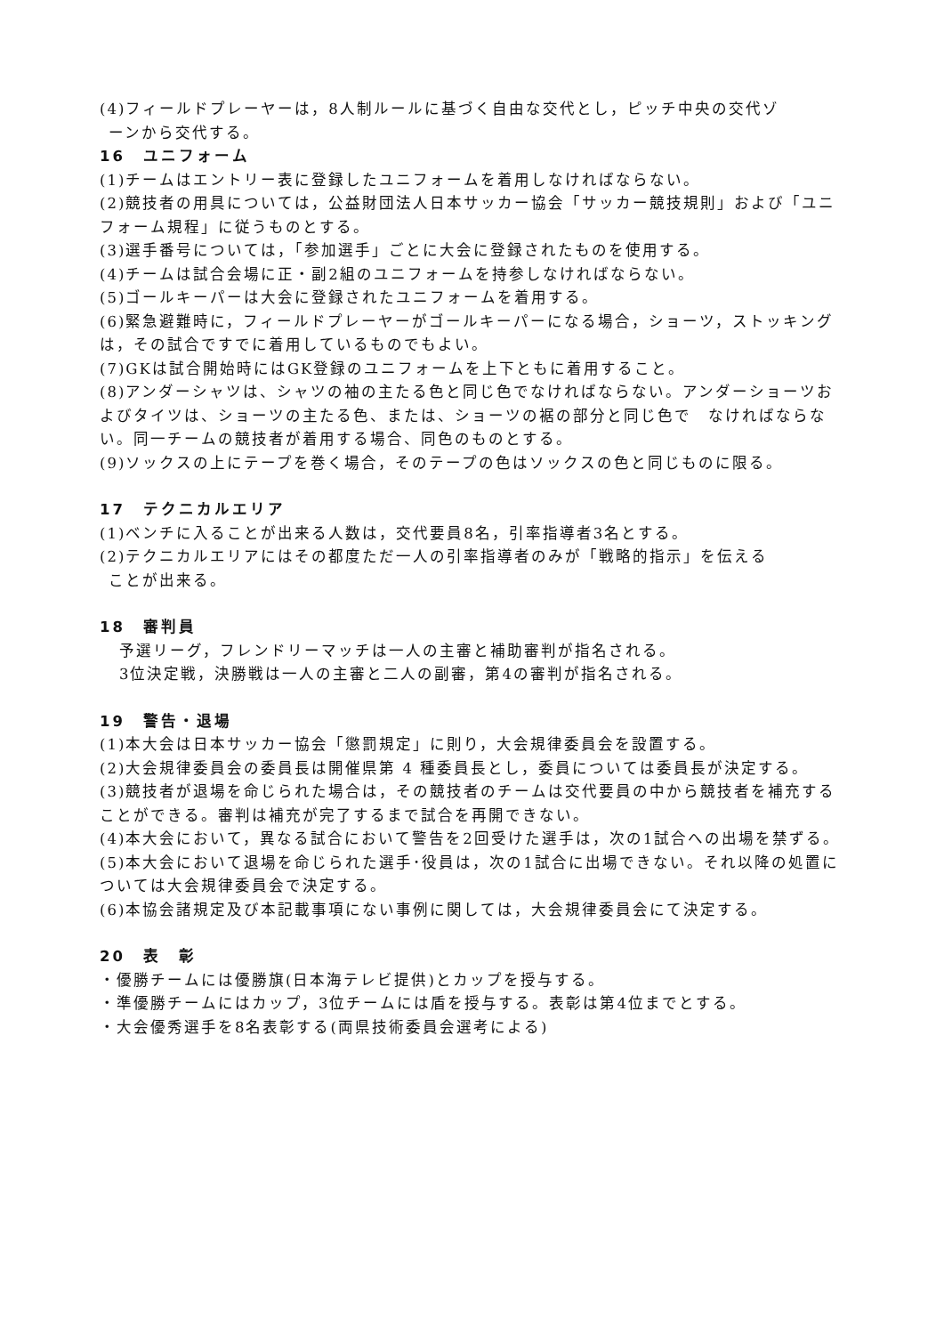(4)フィールドプレーヤーは，8人制ルールに基づく自由な交代とし，ピッチ中央の交代ゾ
ーンから交代する。
16　ユニフォーム
(1)チームはエントリー表に登録したユニフォームを着用しなければならない。
(2)競技者の用具については，公益財団法人日本サッカー協会「サッカー競技規則」および「ユニフォーム規程」に従うものとする。
(3)選手番号については，「参加選手」ごとに大会に登録されたものを使用する。
(4)チームは試合会場に正・副2組のユニフォームを持参しなければならない。
(5)ゴールキーパーは大会に登録されたユニフォームを着用する。
(6)緊急避難時に，フィールドプレーヤーがゴールキーパーになる場合，ショーツ，ストッキングは，その試合ですでに着用しているものでもよい。
(7)GKは試合開始時にはGK登録のユニフォームを上下ともに着用すること。
(8)アンダーシャツは、シャツの袖の主たる色と同じ色でなければならない。アンダーショーツおよびタイツは、ショーツの主たる色、または、ショーツの裾の部分と同じ色で　なければならない。同一チームの競技者が着用する場合、同色のものとする。
(9)ソックスの上にテープを巻く場合，そのテープの色はソックスの色と同じものに限る。
17　テクニカルエリア
(1)ベンチに入ることが出来る人数は，交代要員8名，引率指導者3名とする。
(2)テクニカルエリアにはその都度ただ一人の引率指導者のみが「戦略的指示」を伝える
ことが出来る。
18　審判員
予選リーグ，フレンドリーマッチは一人の主審と補助審判が指名される。
3位決定戦，決勝戦は一人の主審と二人の副審，第4の審判が指名される。
19　警告・退場
(1)本大会は日本サッカー協会「懲罰規定」に則り，大会規律委員会を設置する。
(2)大会規律委員会の委員長は開催県第 4 種委員長とし，委員については委員長が決定する。
(3)競技者が退場を命じられた場合は，その競技者のチームは交代要員の中から競技者を補充することができる。審判は補充が完了するまで試合を再開できない。
(4)本大会において，異なる試合において警告を2回受けた選手は，次の1試合への出場を禁ずる。
(5)本大会において退場を命じられた選手･役員は，次の1試合に出場できない。それ以降の処置については大会規律委員会で決定する。
(6)本協会諸規定及び本記載事項にない事例に関しては，大会規律委員会にて決定する。
20　表　彰
・優勝チームには優勝旗(日本海テレビ提供)とカップを授与する。
・準優勝チームにはカップ，3位チームには盾を授与する。表彰は第4位までとする。
・大会優秀選手を8名表彰する(両県技術委員会選考による)